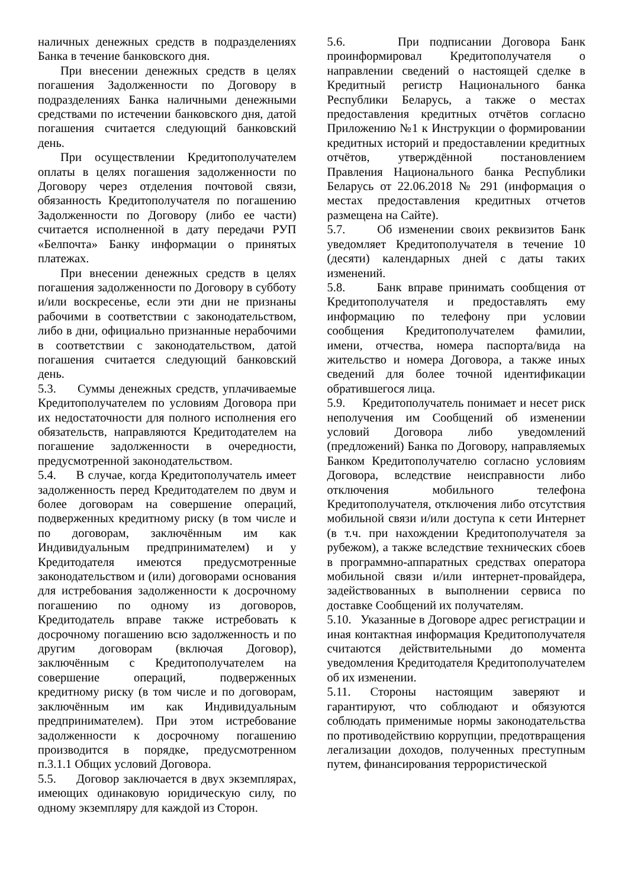наличных денежных средств в подразделениях Банка в течение банковского дня.
При внесении денежных средств в целях погашения Задолженности по Договору в подразделениях Банка наличными денежными средствами по истечении банковского дня, датой погашения считается следующий банковский день.
При осуществлении Кредитополучателем оплаты в целях погашения задолженности по Договору через отделения почтовой связи, обязанность Кредитополучателя по погашению Задолженности по Договору (либо ее части) считается исполненной в дату передачи РУП «Белпочта» Банку информации о принятых платежах.
При внесении денежных средств в целях погашения задолженности по Договору в субботу и/или воскресенье, если эти дни не признаны рабочими в соответствии с законодательством, либо в дни, официально признанные нерабочими в соответствии с законодательством, датой погашения считается следующий банковский день.
5.3. Суммы денежных средств, уплачиваемые Кредитополучателем по условиям Договора при их недостаточности для полного исполнения его обязательств, направляются Кредитодателем на погашение задолженности в очередности, предусмотренной законодательством.
5.4. В случае, когда Кредитополучатель имеет задолженность перед Кредитодателем по двум и более договорам на совершение операций, подверженных кредитному риску (в том числе и по договорам, заключённым им как Индивидуальным предпринимателем) и у Кредитодателя имеются предусмотренные законодательством и (или) договорами основания для истребования задолженности к досрочному погашению по одному из договоров, Кредитодатель вправе также истребовать к досрочному погашению всю задолженность и по другим договорам (включая Договор), заключённым с Кредитополучателем на совершение операций, подверженных кредитному риску (в том числе и по договорам, заключённым им как Индивидуальным предпринимателем). При этом истребование задолженности к досрочному погашению производится в порядке, предусмотренном п.3.1.1 Общих условий Договора.
5.5. Договор заключается в двух экземплярах, имеющих одинаковую юридическую силу, по одному экземпляру для каждой из Сторон.
5.6. При подписании Договора Банк проинформировал Кредитополучателя о направлении сведений о настоящей сделке в Кредитный регистр Национального банка Республики Беларусь, а также о местах предоставления кредитных отчётов согласно Приложению №1 к Инструкции о формировании кредитных историй и предоставлении кредитных отчётов, утверждённой постановлением Правления Национального банка Республики Беларусь от 22.06.2018 № 291 (информация о местах предоставления кредитных отчетов размещена на Сайте).
5.7. Об изменении своих реквизитов Банк уведомляет Кредитополучателя в течение 10 (десяти) календарных дней с даты таких изменений.
5.8. Банк вправе принимать сообщения от Кредитополучателя и предоставлять ему информацию по телефону при условии сообщения Кредитополучателем фамилии, имени, отчества, номера паспорта/вида на жительство и номера Договора, а также иных сведений для более точной идентификации обратившегося лица.
5.9. Кредитополучатель понимает и несет риск неполучения им Сообщений об изменении условий Договора либо уведомлений (предложений) Банка по Договору, направляемых Банком Кредитополучателю согласно условиям Договора, вследствие неисправности либо отключения мобильного телефона Кредитополучателя, отключения либо отсутствия мобильной связи и/или доступа к сети Интернет (в т.ч. при нахождении Кредитополучателя за рубежом), а также вследствие технических сбоев в программно-аппаратных средствах оператора мобильной связи и/или интернет-провайдера, задействованных в выполнении сервиса по доставке Сообщений их получателям.
5.10. Указанные в Договоре адрес регистрации и иная контактная информация Кредитополучателя считаются действительными до момента уведомления Кредитодателя Кредитополучателем об их изменении.
5.11. Стороны настоящим заверяют и гарантируют, что соблюдают и обязуются соблюдать применимые нормы законодательства по противодействию коррупции, предотвращения легализации доходов, полученных преступным путем, финансирования террористической